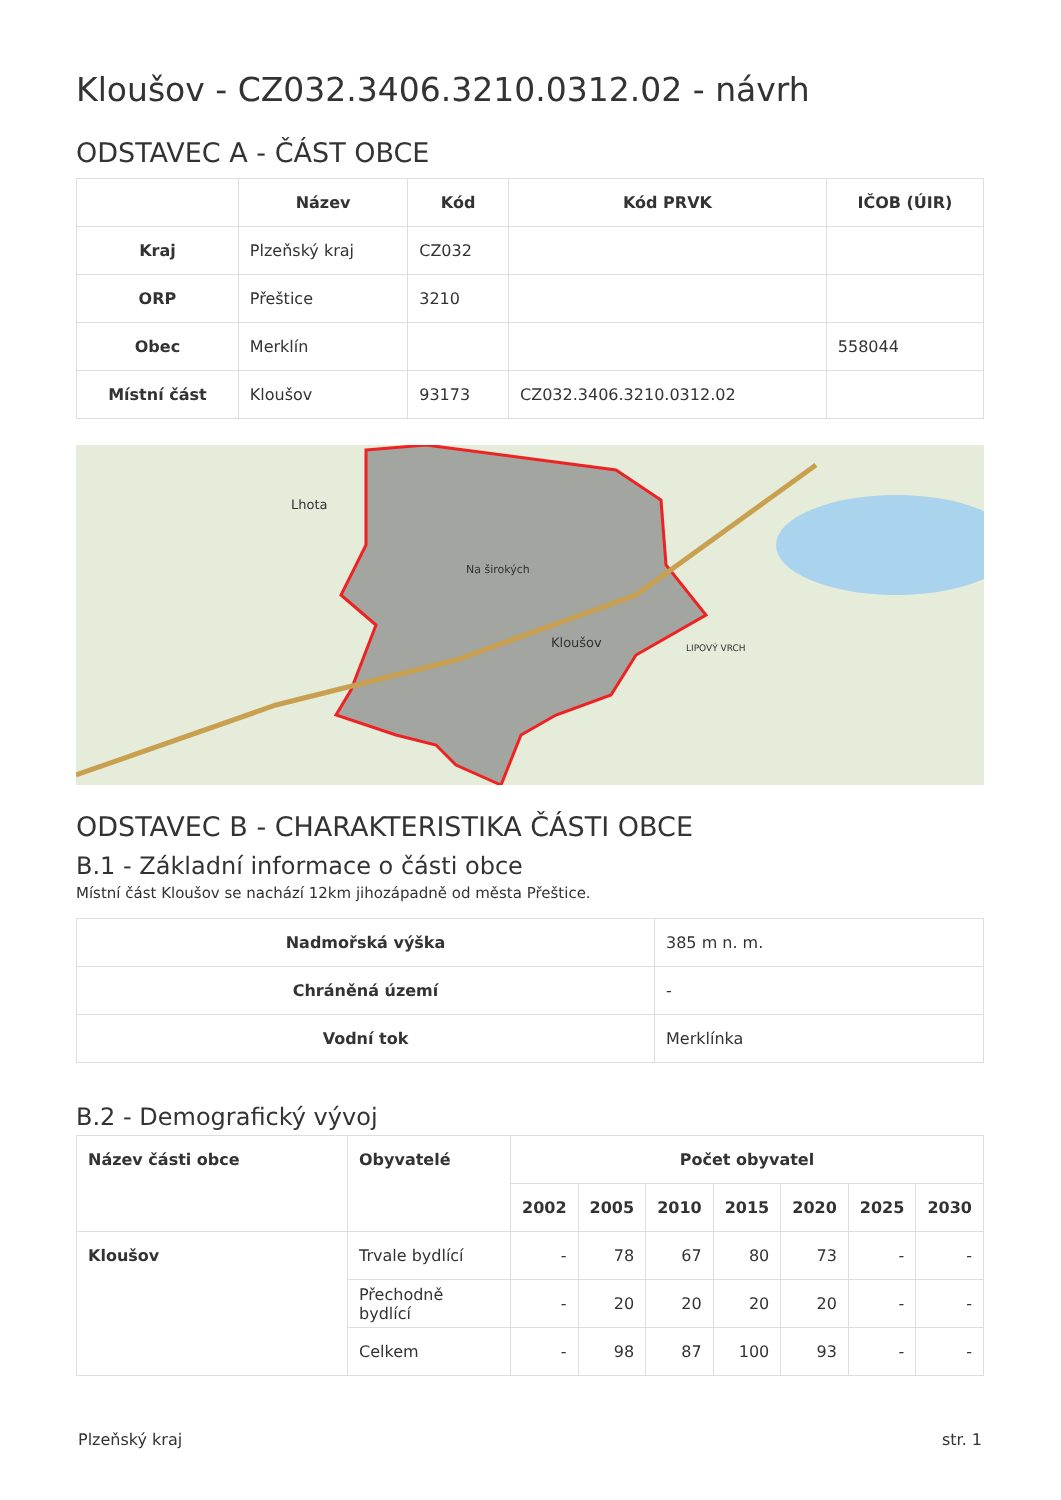Kloušov - CZ032.3406.3210.0312.02 - návrh
ODSTAVEC A - ČÁST OBCE
| | Název | Kód | Kód PRVK | IČOB (ÚIR) |
| --- | --- | --- | --- | --- |
| Kraj | Plzeňský kraj | CZ032 | | |
| ORP | Přeštice | 3210 | | |
| Obec | Merklín | | | 558044 |
| Místní část | Kloušov | 93173 | CZ032.3406.3210.0312.02 | |
Lhota
Kloušov
Na širokých
LIPOVÝ VRCH
ODSTAVEC B - CHARAKTERISTIKA ČÁSTI OBCE
B.1 - Základní informace o části obce
Místní část Kloušov se nachází 12km jihozápadně od města Přeštice.
| Nadmořská výška | 385 m n. m. |
| Chráněná území | - |
| Vodní tok | Merklínka |
B.2 - Demografický vývoj
| Název části obce | Obyvatelé | Počet obyvatel | | | | | | |
| --- | --- | --- | --- | --- | --- | --- | --- | --- |
| | | 2002 | 2005 | 2010 | 2015 | 2020 | 2025 | 2030 |
| Kloušov | Trvale bydlící | - | 78 | 67 | 80 | 73 | - | - |
| | Přechodně bydlící | - | 20 | 20 | 20 | 20 | - | - |
| | Celkem | - | 98 | 87 | 100 | 93 | - | - |
Plzeňský kraj str. 1